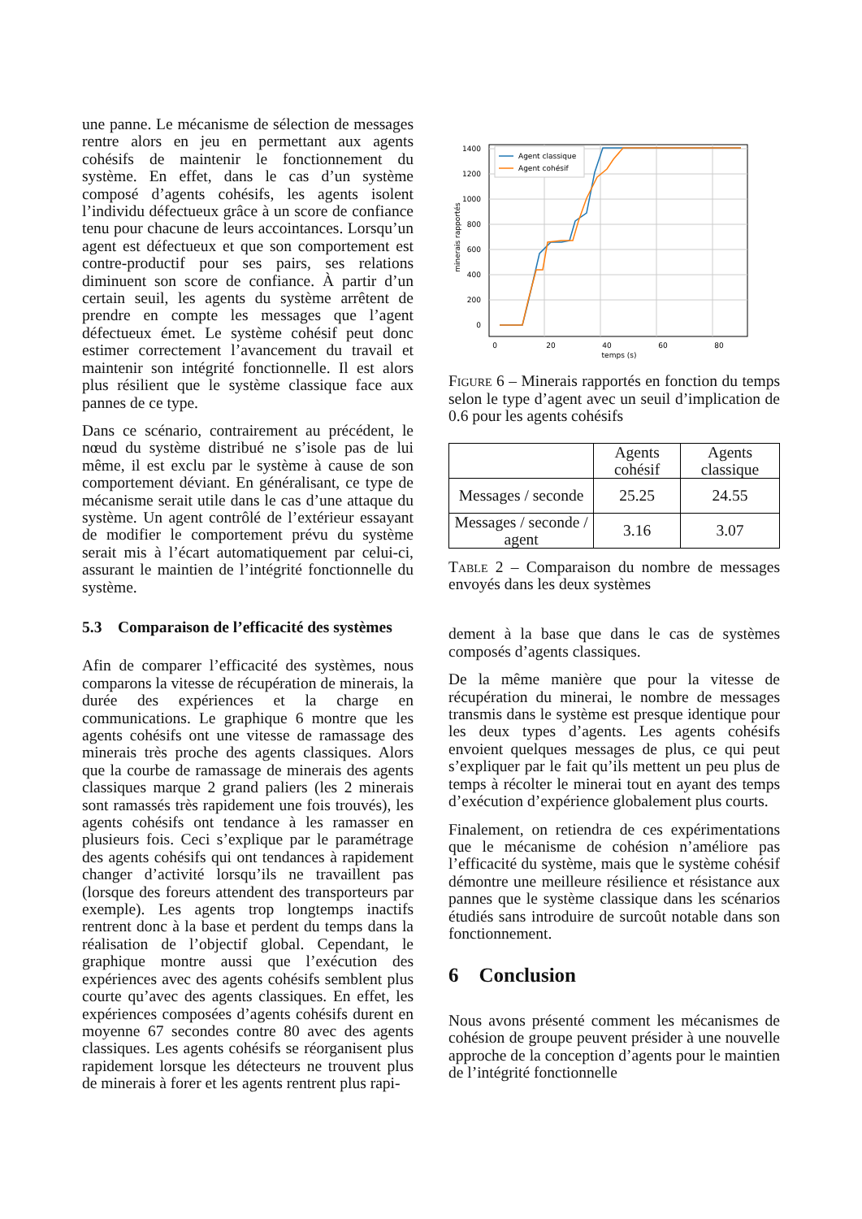une panne. Le mécanisme de sélection de messages rentre alors en jeu en permettant aux agents cohésifs de maintenir le fonctionnement du système. En effet, dans le cas d’un système composé d’agents cohésifs, les agents isolent l’individu défectueux grâce à un score de confiance tenu pour chacune de leurs accointances. Lorsqu’un agent est défectueux et que son comportement est contre-productif pour ses pairs, ses relations diminuent son score de confiance. À partir d’un certain seuil, les agents du système arrêtent de prendre en compte les messages que l’agent défectueux émet. Le système cohésif peut donc estimer correctement l’avancement du travail et maintenir son intégrité fonctionnelle. Il est alors plus résilient que le système classique face aux pannes de ce type.
Dans ce scénario, contrairement au précédent, le nœud du système distribué ne s’isole pas de lui même, il est exclu par le système à cause de son comportement déviant. En généralisant, ce type de mécanisme serait utile dans le cas d’une attaque du système. Un agent contrôlé de l’extérieur essayant de modifier le comportement prévu du système serait mis à l’écart automatiquement par celui-ci, assurant le maintien de l’intégrité fonctionnelle du système.
5.3 Comparaison de l’efficacité des systèmes
Afin de comparer l’efficacité des systèmes, nous comparons la vitesse de récupération de minerais, la durée des expériences et la charge en communications. Le graphique 6 montre que les agents cohésifs ont une vitesse de ramassage des minerais très proche des agents classiques. Alors que la courbe de ramassage de minerais des agents classiques marque 2 grand paliers (les 2 minerais sont ramassés très rapidement une fois trouvés), les agents cohésifs ont tendance à les ramasser en plusieurs fois. Ceci s’explique par le paramétrage des agents cohésifs qui ont tendances à rapidement changer d’activité lorsqu’ils ne travaillent pas (lorsque des foreurs attendent des transporteurs par exemple). Les agents trop longtemps inactifs rentrent donc à la base et perdent du temps dans la réalisation de l’objectif global. Cependant, le graphique montre aussi que l’exécution des expériences avec des agents cohésifs semblent plus courte qu’avec des agents classiques. En effet, les expériences composées d’agents cohésifs durent en moyenne 67 secondes contre 80 avec des agents classiques. Les agents cohésifs se réorganisent plus rapidement lorsque les détecteurs ne trouvent plus de minerais à forer et les agents rentrent plus rapi-
1400
1200
1000
800
600
400
200
0
0
20
40
60
80
temps (s)
minerais rapportés
Agent classique
Agent cohésif
Figure 6 – Minerais rapportés en fonction du temps selon le type d’agent avec un seuil d’implication de 0.6 pour les agents cohésifs
| | Agents cohésif | Agents classique |
| --- | --- | --- |
| Messages / seconde | 25.25 | 24.55 |
| Messages / seconde / agent | 3.16 | 3.07 |
Table 2 – Comparaison du nombre de messages envoyés dans les deux systèmes
dement à la base que dans le cas de systèmes composés d’agents classiques.
De la même manière que pour la vitesse de récupération du minerai, le nombre de messages transmis dans le système est presque identique pour les deux types d’agents. Les agents cohésifs envoient quelques messages de plus, ce qui peut s’expliquer par le fait qu’ils mettent un peu plus de temps à récolter le minerai tout en ayant des temps d’exécution d’expérience globalement plus courts.
Finalement, on retiendra de ces expérimentations que le mécanisme de cohésion n’améliore pas l’efficacité du système, mais que le système cohésif démontre une meilleure résilience et résistance aux pannes que le système classique dans les scénarios étudiés sans introduire de surcoût notable dans son fonctionnement.
6 Conclusion
Nous avons présenté comment les mécanismes de cohésion de groupe peuvent présider à une nouvelle approche de la conception d’agents pour le maintien de l’intégrité fonctionnelle